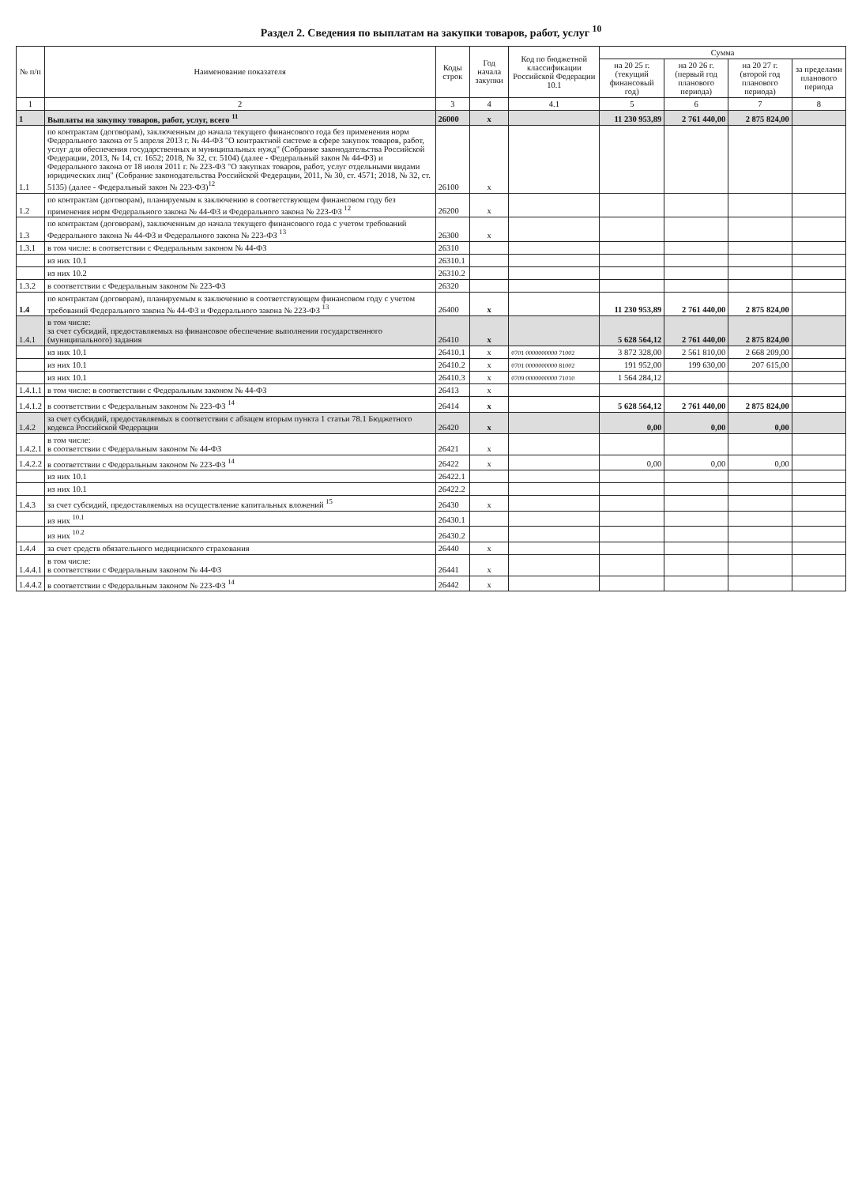Раздел 2. Сведения по выплатам на закупки товаров, работ, услуг <sup>10</sup>
| № п/п | Наименование показателя | Коды строк | Год начала закупки | Код по бюджетной классификации Российской Федерации 10.1 | Сумма | | | |
| --- | --- | --- | --- | --- | --- | --- | --- | --- |
| | | | | | на 20 25 г. (текущий финансовый год) | на 20 26 г. (первый год планового периода) | на 20 27 г. (второй год планового периода) | за пределами планового периода |
| 1 | 2 | 3 | 4 | 4.1 | 5 | 6 | 7 | 8 |
| 1 | Выплаты на закупку товаров, работ, услуг, всего <sup>11</sup> | 26000 | x | | 11 230 953,89 | 2 761 440,00 | 2 875 824,00 | |
| 1.1 | по контрактам (договорам), заключенным до начала текущего финансового года без применения норм Федерального закона от 5 апреля 2013 г. № 44-ФЗ "О контрактной системе в сфере закупок товаров, работ, услуг для обеспечения государственных и муниципальных нужд" (Собрание законодательства Российской Федерации, 2013, № 14, ст. 1652; 2018, № 32, ст. 5104) (далее - Федеральный закон № 44-ФЗ) и Федерального закона от 18 июля 2011 г. № 223-ФЗ "О закупках товаров, работ, услуг отдельными видами юридических лиц" (Собрание законодательства Российской Федерации, 2011, № 30, ст. 4571; 2018, № 32, ст. 5135) (далее - Федеральный закон № 223-ФЗ)<sup>12</sup> | 26100 | x | | | | | |
| 1.2 | по контрактам (договорам), планируемым к заключению в соответствующем финансовом году без применения норм Федерального закона № 44-ФЗ и Федерального закона № 223-ФЗ <sup>12</sup> | 26200 | x | | | | | |
| 1.3 | по контрактам (договорам), заключенным до начала текущего финансового года с учетом требований Федерального закона № 44-ФЗ и Федерального закона № 223-ФЗ <sup>13</sup> | 26300 | x | | | | | |
| 1.3.1 | в том числе: в соответствии с Федеральным законом № 44-ФЗ | 26310 | | | | | | |
| | из них 10.1 | 26310.1 | | | | | | |
| | из них 10.2 | 26310.2 | | | | | | |
| 1.3.2 | в соответствии с Федеральным законом № 223-ФЗ | 26320 | | | | | | |
| 1.4 | по контрактам (договорам), планируемым к заключению в соответствующем финансовом году с учетом требований Федерального закона № 44-ФЗ и Федерального закона № 223-ФЗ <sup>13</sup> | 26400 | x | | 11 230 953,89 | 2 761 440,00 | 2 875 824,00 | |
| 1.4.1 | в том числе: за счет субсидий, предоставляемых на финансовое обеспечение выполнения государственного (муниципального) задания | 26410 | x | | 5 628 564,12 | 2 761 440,00 | 2 875 824,00 | |
| | из них 10.1 | 26410.1 | x | 0701 0000000000 71002 | 3 872 328,00 | 2 561 810,00 | 2 668 209,00 | |
| | из них 10.1 | 26410.2 | x | 0701 0000000000 81002 | 191 952,00 | 199 630,00 | 207 615,00 | |
| | из них 10.1 | 26410.3 | x | 0709 0000000000 71010 | 1 564 284,12 | | | |
| 1.4.1.1 | в том числе: в соответствии с Федеральным законом № 44-ФЗ | 26413 | x | | | | | |
| 1.4.1.2 | в соответствии с Федеральным законом № 223-ФЗ <sup>14</sup> | 26414 | x | | 5 628 564,12 | 2 761 440,00 | 2 875 824,00 | |
| 1.4.2 | за счет субсидий, предоставляемых в соответствии с абзацем вторым пункта 1 статьи 78.1 Бюджетного кодекса Российской Федерации | 26420 | x | | 0,00 | 0,00 | 0,00 | |
| 1.4.2.1 | в том числе: в соответствии с Федеральным законом № 44-ФЗ | 26421 | x | | | | | |
| 1.4.2.2 | в соответствии с Федеральным законом № 223-ФЗ <sup>14</sup> | 26422 | x | | 0,00 | 0,00 | 0,00 | |
| | из них 10.1 | 26422.1 | | | | | | |
| | из них 10.1 | 26422.2 | | | | | | |
| 1.4.3 | за счет субсидий, предоставляемых на осуществление капитальных вложений <sup>15</sup> | 26430 | x | | | | | |
| | из них <sup>10.1</sup> | 26430.1 | | | | | | |
| | из них <sup>10.2</sup> | 26430.2 | | | | | | |
| 1.4.4 | за счет средств обязательного медицинского страхования | 26440 | x | | | | | |
| 1.4.4.1 | в том числе: в соответствии с Федеральным законом № 44-ФЗ | 26441 | x | | | | | |
| 1.4.4.2 | в соответствии с Федеральным законом № 223-ФЗ <sup>14</sup> | 26442 | x | | | | | |